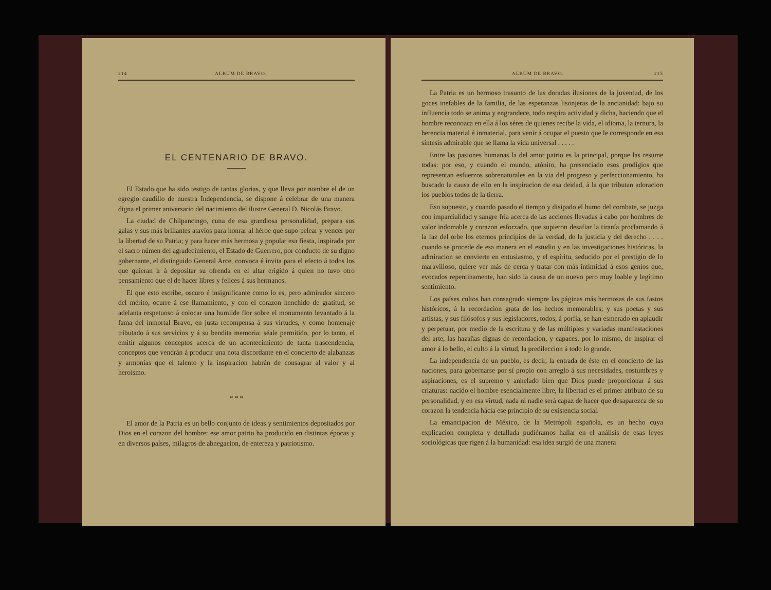214 ALBUM DE BRAVO.
EL CENTENARIO DE BRAVO.
El Estado que ha sido testigo de tantas glorias, y que lleva por nombre el de un egregio caudillo de nuestra Independencia, se dispone á celebrar de una manera digna el primer aniversario del nacimiento del ilustre General D. Nicolás Bravo.
La ciudad de Chilpancingo, cuna de esa grandiosa personalidad, prepara sus galas y sus más brillantes atavíos para honrar al héroe que supo pelear y vencer por la libertad de su Patria; y para hacer más hermosa y popular esa fiesta, inspirada por el sacro númen del agradecimiento, el Estado de Guerrero, por conducto de su digno gobernante, el distinguido General Arce, convoca é invita para el efecto á todos los que quieran ir á depositar su ofrenda en el altar erigido á quien no tuvo otro pensamiento que el de hacer libres y felices á sus hermanos.
El que esto escribe, oscuro é insignificante como lo es, pero admirador sincero del mérito, ocurre á ese llamamiento, y con el corazon henchido de gratitud, se adelanta respetuoso á colocar una humilde flor sobre el monumento levantado á la fama del inmortal Bravo, en justa recompensa á sus virtudes, y como homenaje tributado á sus servicios y á su bendita memoria: séale permitido, por lo tanto, el emitir algunos conceptos acerca de un acontecimiento de tanta trascendencia, conceptos que vendrán á producir una nota discordante en el concierto de alabanzas y armonías que el talento y la inspiracion habrán de consagrar al valor y al heroismo.
* * *
El amor de la Patria es un bello conjunto de ideas y sentimientos depositados por Dios en el corazon del hombre: ese amor patrio ha producido en distintas épocas y en diversos países, milagros de abnegacion, de entereza y patriotismo.
ALBUM DE BRAVO. 215
La Patria es un hermoso trasunto de las doradas ilusiones de la juventud, de los goces inefables de la familia, de las esperanzas lisonjeras de la ancianidad: bajo su influencia todo se anima y engrandece, todo respira actividad y dicha, haciendo que el hombre reconozca en ella á los séres de quienes recibe la vida, el idioma, la ternura, la herencia material é inmaterial, para venir á ocupar el puesto que le corresponde en esa síntesis admirable que se llama la vida universal . . . . .
Entre las pasiones humanas la del amor patrio es la principal, porque las resume todas: por eso, y cuando el mundo, atónito, ha presenciado esos prodigios que representan esfuerzos sobrenaturales en la via del progreso y perfeccionamiento, ha buscado la causa de ello en la inspiracion de esa deidad, á la que tributan adoracion los pueblos todos de la tierra.
Eso supuesto, y cuando pasado el tiempo y disipado el humo del combate, se juzga con imparcialidad y sangre fria acerca de las acciones llevadas á cabo por hombres de valor indomable y corazon esforzado, que supieron desafiar la tiranía proclamando á la faz del orbe los eternos principios de la verdad, de la justicia y del derecho . . . . cuando se procede de esa manera en el estudio y en las investigaciones históricas, la admiracion se convierte en entusiasmo, y el espíritu, seducido por el prestigio de lo maravilloso, quiere ver más de cerca y tratar con más intimidad á esos genios que, evocados repentinamente, han sido la causa de un nuevo pero muy loable y legítimo sentimiento.
Los países cultos han consagrado siempre las páginas más hermosas de sus fastos históricos, á la recordacion grata de los hechos memorables; y sus poetas y sus artistas, y sus filósofos y sus legisladores, todos, á porfía, se han esmerado en aplaudir y perpetuar, por medio de la escritura y de las múltiples y variadas manifestaciones del arte, las hazañas dignas de recordacion, y capaces, por lo mismo, de inspirar el amor á lo bello, el culto á la virtud, la predileccion á todo lo grande.
La independencia de un pueblo, es decir, la entrada de éste en el concierto de las naciones, para gobernarse por sí propio con arreglo á sus necesidades, costumbres y aspiraciones, es el supremo y anhelado bien que Dios puede proporcionar á sus criaturas: nacido el hombre esencialmente libre, la libertad es el primer atributo de su personalidad, y en esa virtud, nada ni nadie será capaz de hacer que desaparezca de su corazon la tendencia hácia ese principio de su existencia social.
La emancipacion de México, de la Metrópoli española, es un hecho cuya explicacion completa y detallada pudiéramos hallar en el análisis de esas leyes sociológicas que rigen á la humanidad: esa idea surgió de una manera